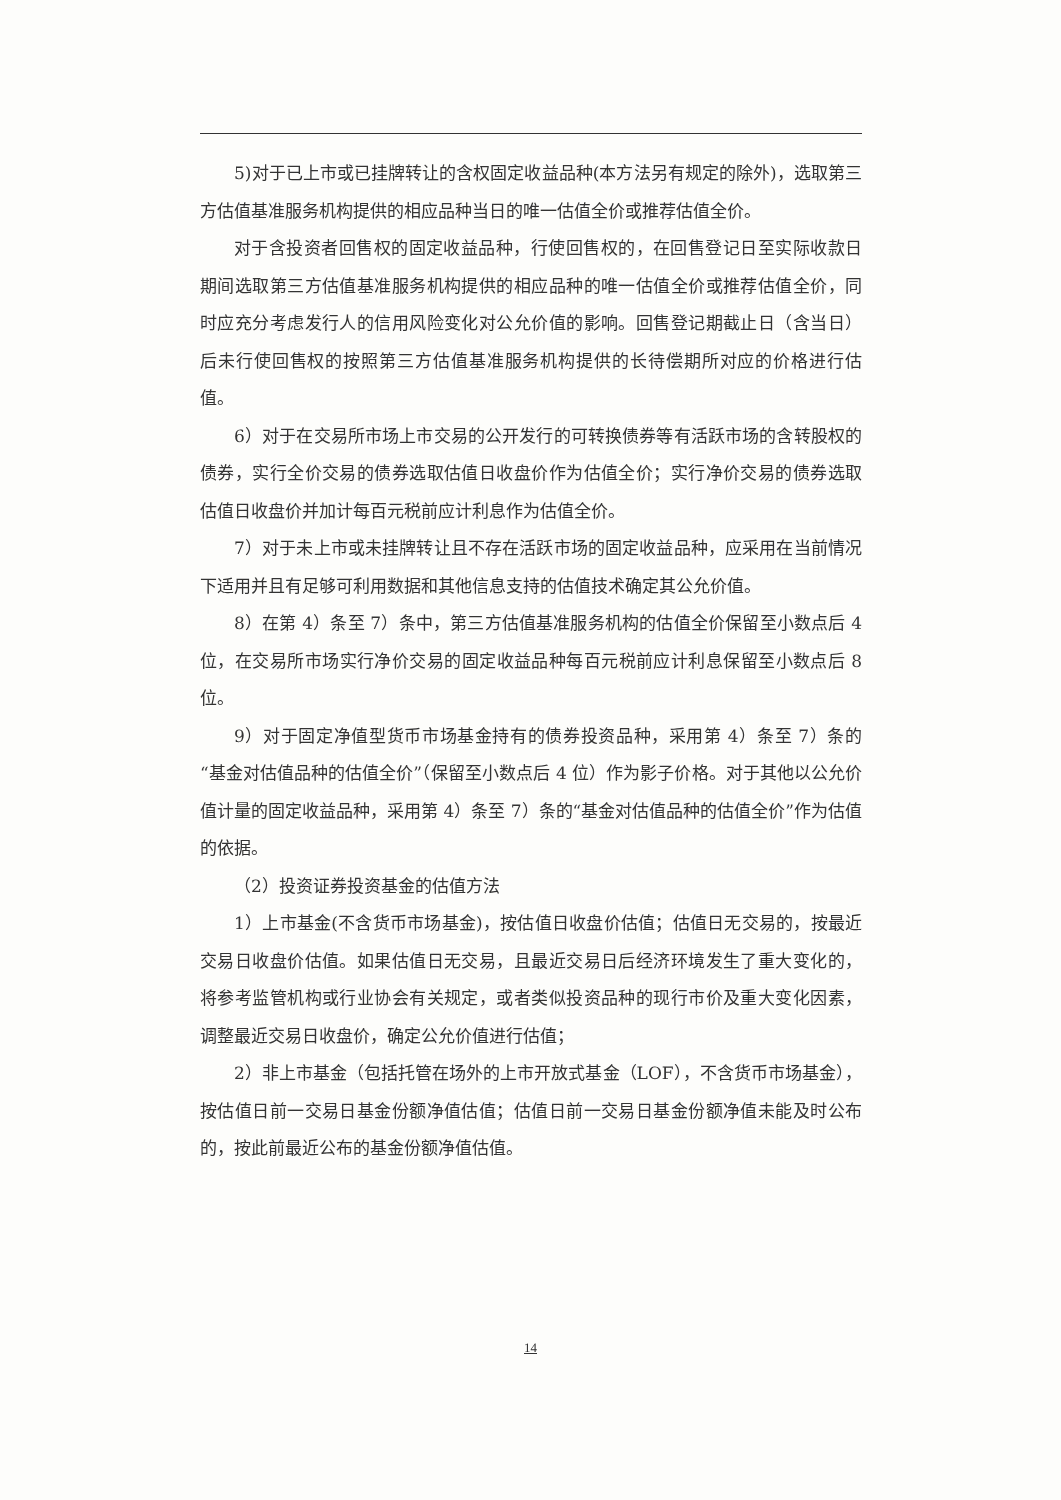5)对于已上市或已挂牌转让的含权固定收益品种(本方法另有规定的除外)，选取第三方估值基准服务机构提供的相应品种当日的唯一估值全价或推荐估值全价。
对于含投资者回售权的固定收益品种，行使回售权的，在回售登记日至实际收款日期间选取第三方估值基准服务机构提供的相应品种的唯一估值全价或推荐估值全价，同时应充分考虑发行人的信用风险变化对公允价值的影响。回售登记期截止日（含当日）后未行使回售权的按照第三方估值基准服务机构提供的长待偿期所对应的价格进行估值。
6）对于在交易所市场上市交易的公开发行的可转换债券等有活跃市场的含转股权的债券，实行全价交易的债券选取估值日收盘价作为估值全价；实行净价交易的债券选取估值日收盘价并加计每百元税前应计利息作为估值全价。
7）对于未上市或未挂牌转让且不存在活跃市场的固定收益品种，应采用在当前情况下适用并且有足够可利用数据和其他信息支持的估值技术确定其公允价值。
8）在第 4）条至 7）条中，第三方估值基准服务机构的估值全价保留至小数点后 4 位，在交易所市场实行净价交易的固定收益品种每百元税前应计利息保留至小数点后 8 位。
9）对于固定净值型货币市场基金持有的债券投资品种，采用第 4）条至 7）条的“基金对估值品种的估值全价”（保留至小数点后 4 位）作为影子价格。对于其他以公允价值计量的固定收益品种，采用第 4）条至 7）条的“基金对估值品种的估值全价”作为估值的依据。
（2）投资证券投资基金的估值方法
1）上市基金(不含货币市场基金)，按估值日收盘价估值；估值日无交易的，按最近交易日收盘价估值。如果估值日无交易，且最近交易日后经济环境发生了重大变化的，将参考监管机构或行业协会有关规定，或者类似投资品种的现行市价及重大变化因素，调整最近交易日收盘价，确定公允价值进行估值；
2）非上市基金（包括托管在场外的上市开放式基金（LOF），不含货币市场基金），按估值日前一交易日基金份额净值估值；估值日前一交易日基金份额净值未能及时公布的，按此前最近公布的基金份额净值估值。
14